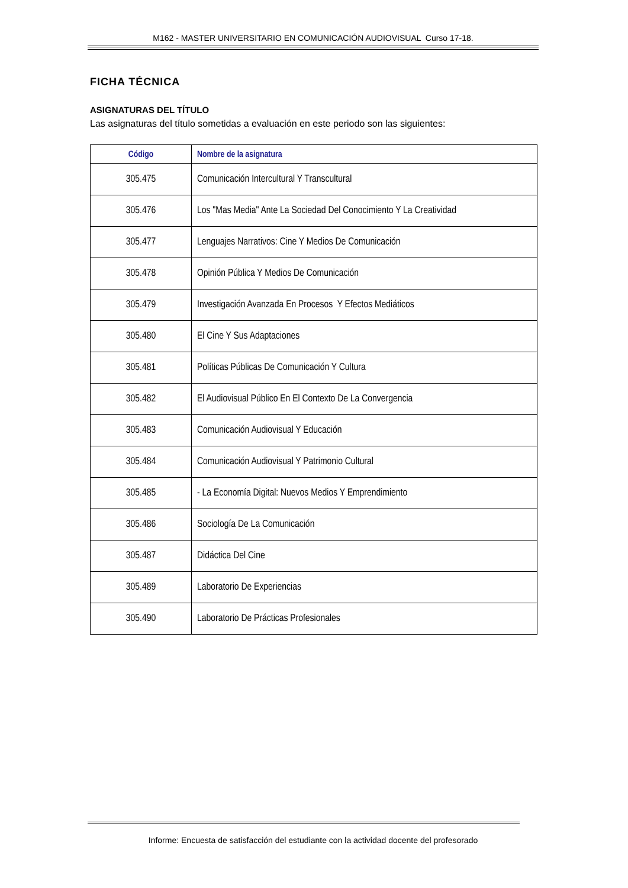M162 - MASTER UNIVERSITARIO EN COMUNICACIÓN AUDIOVISUAL Curso 17-18.
FICHA TÉCNICA
ASIGNATURAS DEL TÍTULO
Las asignaturas del título sometidas a evaluación en este periodo son las siguientes:
| Código | Nombre de la asignatura |
| --- | --- |
| 305.475 | Comunicación Intercultural Y Transcultural |
| 305.476 | Los "Mas Media" Ante La Sociedad Del Conocimiento Y La Creatividad |
| 305.477 | Lenguajes Narrativos: Cine Y Medios De Comunicación |
| 305.478 | Opinión Pública Y Medios De Comunicación |
| 305.479 | Investigación Avanzada En Procesos Y Efectos Mediáticos |
| 305.480 | El Cine Y Sus Adaptaciones |
| 305.481 | Políticas Públicas De Comunicación Y Cultura |
| 305.482 | El Audiovisual Público En El Contexto De La Convergencia |
| 305.483 | Comunicación Audiovisual Y Educación |
| 305.484 | Comunicación Audiovisual Y Patrimonio Cultural |
| 305.485 | - La Economía Digital: Nuevos Medios Y Emprendimiento |
| 305.486 | Sociología De La Comunicación |
| 305.487 | Didáctica Del Cine |
| 305.489 | Laboratorio De Experiencias |
| 305.490 | Laboratorio De Prácticas Profesionales |
Informe: Encuesta de satisfacción del estudiante con la actividad docente del profesorado